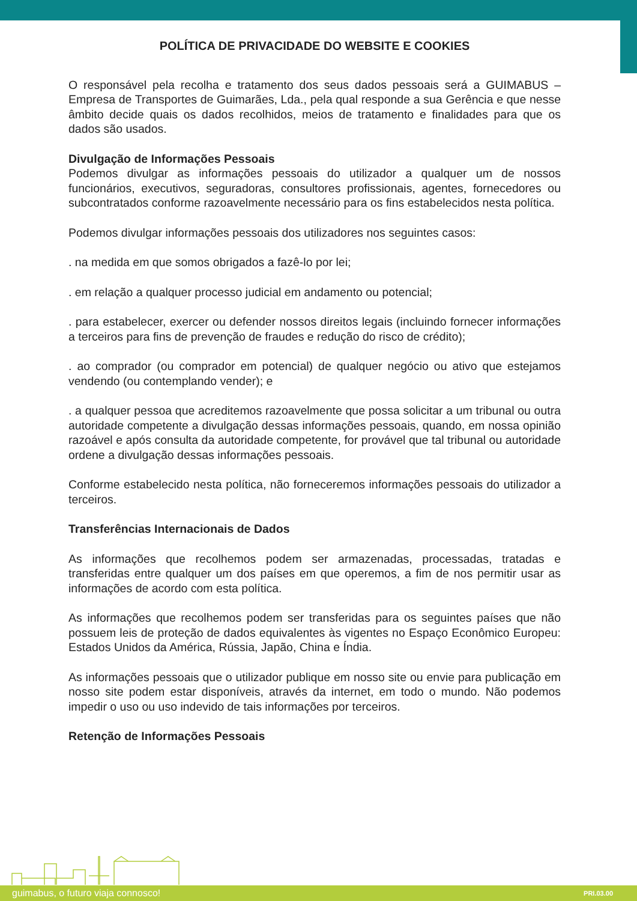POLÍTICA DE PRIVACIDADE DO WEBSITE E COOKIES
O responsável pela recolha e tratamento dos seus dados pessoais será a GUIMABUS – Empresa de Transportes de Guimarães, Lda., pela qual responde a sua Gerência e que nesse âmbito decide quais os dados recolhidos, meios de tratamento e finalidades para que os dados são usados.
Divulgação de Informações Pessoais
Podemos divulgar as informações pessoais do utilizador a qualquer um de nossos funcionários, executivos, seguradoras, consultores profissionais, agentes, fornecedores ou subcontratados conforme razoavelmente necessário para os fins estabelecidos nesta política.
Podemos divulgar informações pessoais dos utilizadores nos seguintes casos:
. na medida em que somos obrigados a fazê-lo por lei;
. em relação a qualquer processo judicial em andamento ou potencial;
. para estabelecer, exercer ou defender nossos direitos legais (incluindo fornecer informações a terceiros para fins de prevenção de fraudes e redução do risco de crédito);
. ao comprador (ou comprador em potencial) de qualquer negócio ou ativo que estejamos vendendo (ou contemplando vender); e
. a qualquer pessoa que acreditemos razoavelmente que possa solicitar a um tribunal ou outra autoridade competente a divulgação dessas informações pessoais, quando, em nossa opinião razoável e após consulta da autoridade competente, for provável que tal tribunal ou autoridade ordene a divulgação dessas informações pessoais.
Conforme estabelecido nesta política, não forneceremos informações pessoais do utilizador a terceiros.
Transferências Internacionais de Dados
As informações que recolhemos podem ser armazenadas, processadas, tratadas e transferidas entre qualquer um dos países em que operemos, a fim de nos permitir usar as informações de acordo com esta política.
As informações que recolhemos podem ser transferidas para os seguintes países que não possuem leis de proteção de dados equivalentes às vigentes no Espaço Econômico Europeu: Estados Unidos da América, Rússia, Japão, China e Índia.
As informações pessoais que o utilizador publique em nosso site ou envie para publicação em nosso site podem estar disponíveis, através da internet, em todo o mundo. Não podemos impedir o uso ou uso indevido de tais informações por terceiros.
Retenção de Informações Pessoais
guimabus, o futuro viaja connosco! PRI.03.00